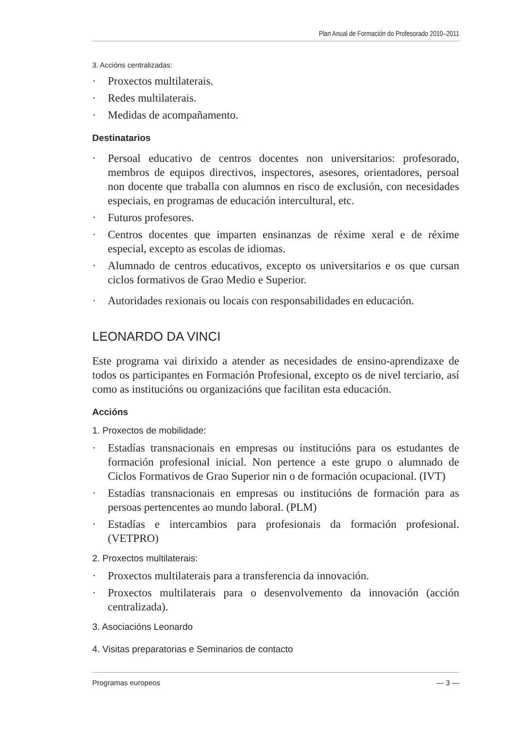Plan Anual de Formación do Profesorado 2010–2011
3. Accións centralizadas:
· Proxectos multilaterais.
· Redes multilaterais.
· Medidas de acompañamento.
Destinatarios
· Persoal educativo de centros docentes non universitarios: profesorado, membros de equipos directivos, inspectores, asesores, orientadores, persoal non docente que traballa con alumnos en risco de exclusión, con necesidades especiais, en programas de educación intercultural, etc.
· Futuros profesores.
· Centros docentes que imparten ensinanzas de réxime xeral e de réxime especial, excepto as escolas de idiomas.
· Alumnado de centros educativos, excepto os universitarios e os que cursan ciclos formativos de Grao Medio e Superior.
· Autoridades rexionais ou locais con responsabilidades en educación.
LEONARDO DA VINCI
Este programa vai dirixido a atender as necesidades de ensino-aprendizaxe de todos os participantes en Formación Profesional, excepto os de nivel terciario, así como as institucións ou organizacións que facilitan esta educación.
Accións
1. Proxectos de mobilidade:
· Estadías transnacionais en empresas ou institucións para os estudantes de formación profesional inicial. Non pertence a este grupo o alumnado de Ciclos Formativos de Grao Superior nin o de formación ocupacional. (IVT)
· Estadías transnacionais en empresas ou institucións de formación para as persoas pertencentes ao mundo laboral. (PLM)
· Estadías e intercambios para profesionais da formación profesional. (VETPRO)
2. Proxectos multilaterais:
· Proxectos multilaterais para a transferencia da innovación.
· Proxectos multilaterais para o desenvolvemento da innovación (acción centralizada).
3. Asociacións Leonardo
4. Visitas preparatorias e Seminarios de contacto
Programas europeos — 3 —